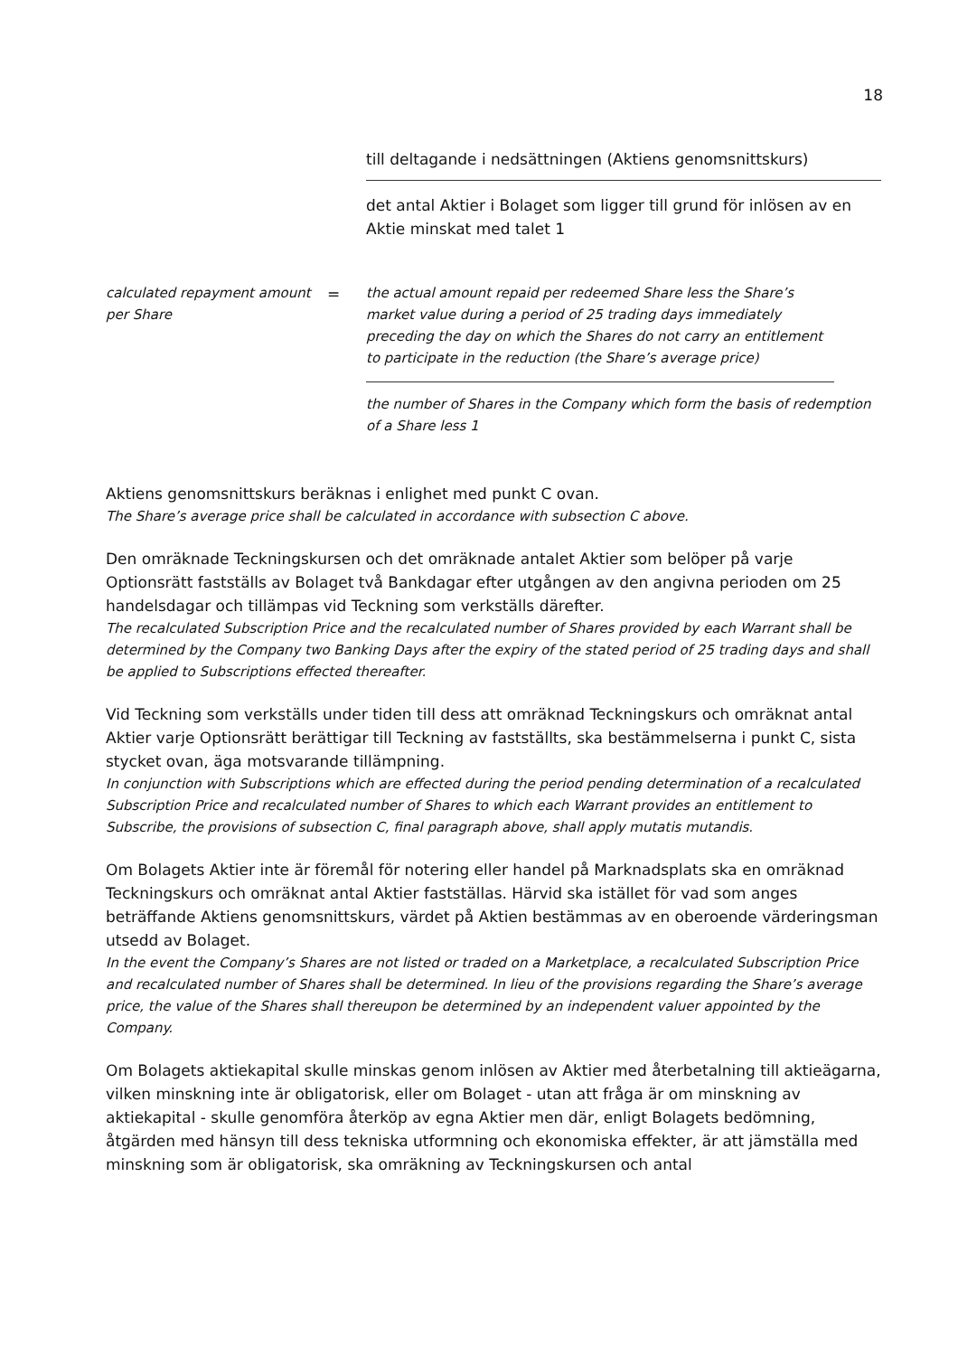18
till deltagande i nedsättningen (Aktiens genomsnittskurs)
det antal Aktier i Bolaget som ligger till grund för inlösen av en Aktie minskat med talet 1
calculated repayment amount per Share
=
the actual amount repaid per redeemed Share less the Share’s market value during a period of 25 trading days immediately preceding the day on which the Shares do not carry an entitlement to participate in the reduction (the Share’s average price)
the number of Shares in the Company which form the basis of redemption of a Share less 1
Aktiens genomsnittskurs beräknas i enlighet med punkt C ovan.
The Share’s average price shall be calculated in accordance with subsection C above.
Den omräknade Teckningskursen och det omräknade antalet Aktier som belöper på varje Optionsrätt fastställs av Bolaget två Bankdagar efter utgången av den angivna perioden om 25 handelsdagar och tillämpas vid Teckning som verkställs därefter.
The recalculated Subscription Price and the recalculated number of Shares provided by each Warrant shall be determined by the Company two Banking Days after the expiry of the stated period of 25 trading days and shall be applied to Subscriptions effected thereafter.
Vid Teckning som verkställs under tiden till dess att omräknad Teckningskurs och omräknat antal Aktier varje Optionsrätt berättigar till Teckning av fastställts, ska bestämmelserna i punkt C, sista stycket ovan, äga motsvarande tillämpning.
In conjunction with Subscriptions which are effected during the period pending determination of a recalculated Subscription Price and recalculated number of Shares to which each Warrant provides an entitlement to Subscribe, the provisions of subsection C, final paragraph above, shall apply mutatis mutandis.
Om Bolagets Aktier inte är föremål för notering eller handel på Marknadsplats ska en omräknad Teckningskurs och omräknat antal Aktier fastställas. Härvid ska istället för vad som anges beträffande Aktiens genomsnittskurs, värdet på Aktien bestämmas av en oberoende värderingsman utsedd av Bolaget.
In the event the Company’s Shares are not listed or traded on a Marketplace, a recalculated Subscription Price and recalculated number of Shares shall be determined. In lieu of the provisions regarding the Share’s average price, the value of the Shares shall thereupon be determined by an independent valuer appointed by the Company.
Om Bolagets aktiekapital skulle minskas genom inlösen av Aktier med återbetalning till aktieägarna, vilken minskning inte är obligatorisk, eller om Bolaget - utan att fråga är om minskning av aktiekapital - skulle genomföra återköp av egna Aktier men där, enligt Bolagets bedömning, åtgärden med hänsyn till dess tekniska utformning och ekonomiska effekter, är att jämställa med minskning som är obligatorisk, ska omräkning av Teckningskursen och antal